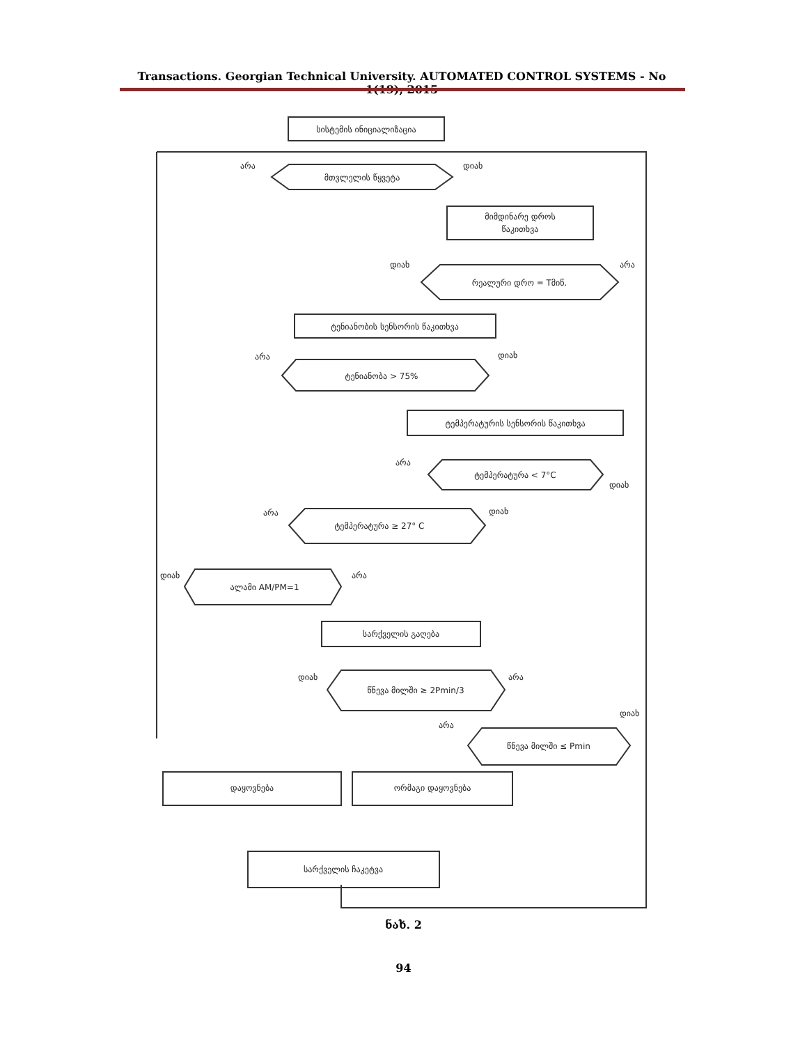Transactions. Georgian Technical University. AUTOMATED CONTROL SYSTEMS - No 1(19), 2015
სისტემის ინიციალიზაცია
მთვლელის წყვეტა
არა
დიახ
მიმდინარე დროს
წაკითხვა
რეალური დრო = Tმიწ.
დიახ
არა
ტენიანობის სენსორის წაკითხვა
ტენიანობა > 75%
არა
დიახ
ტემპერატურის სენსორის წაკითხვა
ტემპერატურა < 7°C
არა
დიახ
ტემპერატურა ≥ 27° C
არა
დიახ
ალამი AM/PM=1
დიახ
არა
სარქველის გაღება
წნევა მილში ≥ 2Pmin/3
დიახ
არა
წნევა მილში ≤ Pmin
არა
დიახ
დაყოვნება
ორმაგი დაყოვნება
სარქველის ჩაკეტვა
ნახ. 2
94